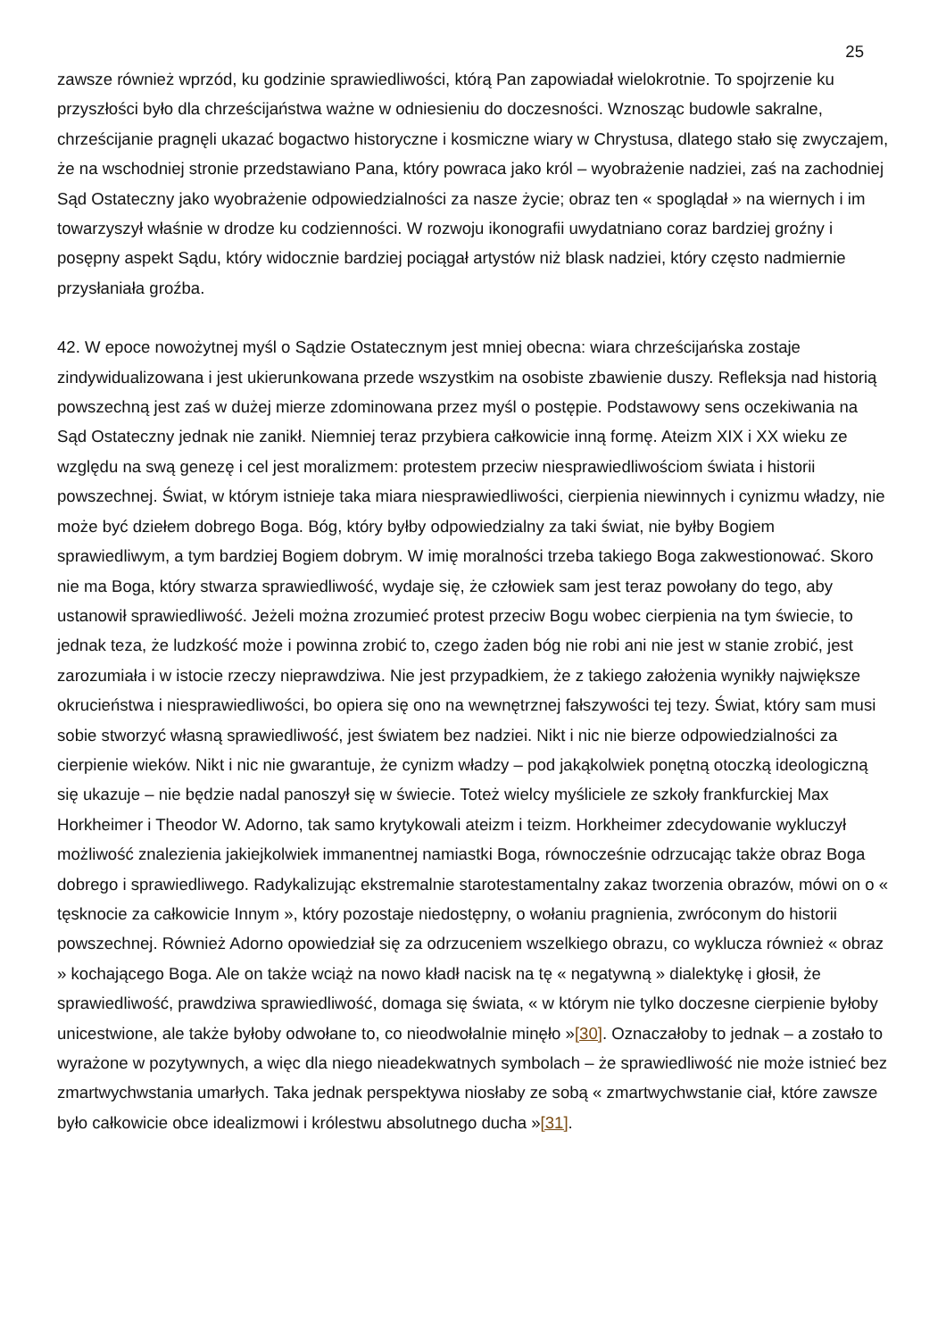25
zawsze również wprzód, ku godzinie sprawiedliwości, którą Pan zapowiadał wielokrotnie. To spojrzenie ku przyszłości było dla chrześcijaństwa ważne w odniesieniu do doczesności. Wznosząc budowle sakralne, chrześcijanie pragnęli ukazać bogactwo historyczne i kosmiczne wiary w Chrystusa, dlatego stało się zwyczajem, że na wschodniej stronie przedstawiano Pana, który powraca jako król – wyobrażenie nadziei, zaś na zachodniej Sąd Ostateczny jako wyobrażenie odpowiedzialności za nasze życie; obraz ten « spoglądał » na wiernych i im towarzyszył właśnie w drodze ku codzienności. W rozwoju ikonografii uwydatniano coraz bardziej groźny i posępny aspekt Sądu, który widocznie bardziej pociągał artystów niż blask nadziei, który często nadmiernie przysłaniała groźba.
42. W epoce nowożytnej myśl o Sądzie Ostatecznym jest mniej obecna: wiara chrześcijańska zostaje zindywidualizowana i jest ukierunkowana przede wszystkim na osobiste zbawienie duszy. Refleksja nad historią powszechną jest zaś w dużej mierze zdominowana przez myśl o postępie. Podstawowy sens oczekiwania na Sąd Ostateczny jednak nie zanikł. Niemniej teraz przybiera całkowicie inną formę. Ateizm XIX i XX wieku ze względu na swą genezę i cel jest moralizmem: protestem przeciw niesprawiedliwościom świata i historii powszechnej. Świat, w którym istnieje taka miara niesprawiedliwości, cierpienia niewinnych i cynizmu władzy, nie może być dziełem dobrego Boga. Bóg, który byłby odpowiedzialny za taki świat, nie byłby Bogiem sprawiedliwym, a tym bardziej Bogiem dobrym. W imię moralności trzeba takiego Boga zakwestionować. Skoro nie ma Boga, który stwarza sprawiedliwość, wydaje się, że człowiek sam jest teraz powołany do tego, aby ustanowił sprawiedliwość. Jeżeli można zrozumieć protest przeciw Bogu wobec cierpienia na tym świecie, to jednak teza, że ludzkość może i powinna zrobić to, czego żaden bóg nie robi ani nie jest w stanie zrobić, jest zarozumiała i w istocie rzeczy nieprawdziwa. Nie jest przypadkiem, że z takiego założenia wynikły największe okrucieństwa i niesprawiedliwości, bo opiera się ono na wewnętrznej fałszywości tej tezy. Świat, który sam musi sobie stworzyć własną sprawiedliwość, jest światem bez nadziei. Nikt i nic nie bierze odpowiedzialności za cierpienie wieków. Nikt i nic nie gwarantuje, że cynizm władzy – pod jakąkolwiek ponętną otoczką ideologiczną się ukazuje – nie będzie nadal panoszył się w świecie. Toteż wielcy myśliciele ze szkoły frankfurckiej Max Horkheimer i Theodor W. Adorno, tak samo krytykowali ateizm i teizm. Horkheimer zdecydowanie wykluczył możliwość znalezienia jakiejkolwiek immanentnej namiastki Boga, równocześnie odrzucając także obraz Boga dobrego i sprawiedliwego. Radykalizując ekstremalnie starotestamentalny zakaz tworzenia obrazów, mówi on o « tęsknocie za całkowicie Innym », który pozostaje niedostępny, o wołaniu pragnienia, zwróconym do historii powszechnej. Również Adorno opowiedział się za odrzuceniem wszelkiego obrazu, co wyklucza również « obraz » kochającego Boga. Ale on także wciąż na nowo kładł nacisk na tę « negatywną » dialektykę i głosił, że sprawiedliwość, prawdziwa sprawiedliwość, domaga się świata, « w którym nie tylko doczesne cierpienie byłoby unicestwione, ale także byłoby odwołane to, co nieodwołalnie minęło »[30]. Oznaczałoby to jednak – a zostało to wyrażone w pozytywnych, a więc dla niego nieadekwatnych symbolach – że sprawiedliwość nie może istnieć bez zmartwychwstania umarłych. Taka jednak perspektywa niosłaby ze sobą « zmartwychwstanie ciał, które zawsze było całkowicie obce idealizmowi i królestwu absolutnego ducha »[31].